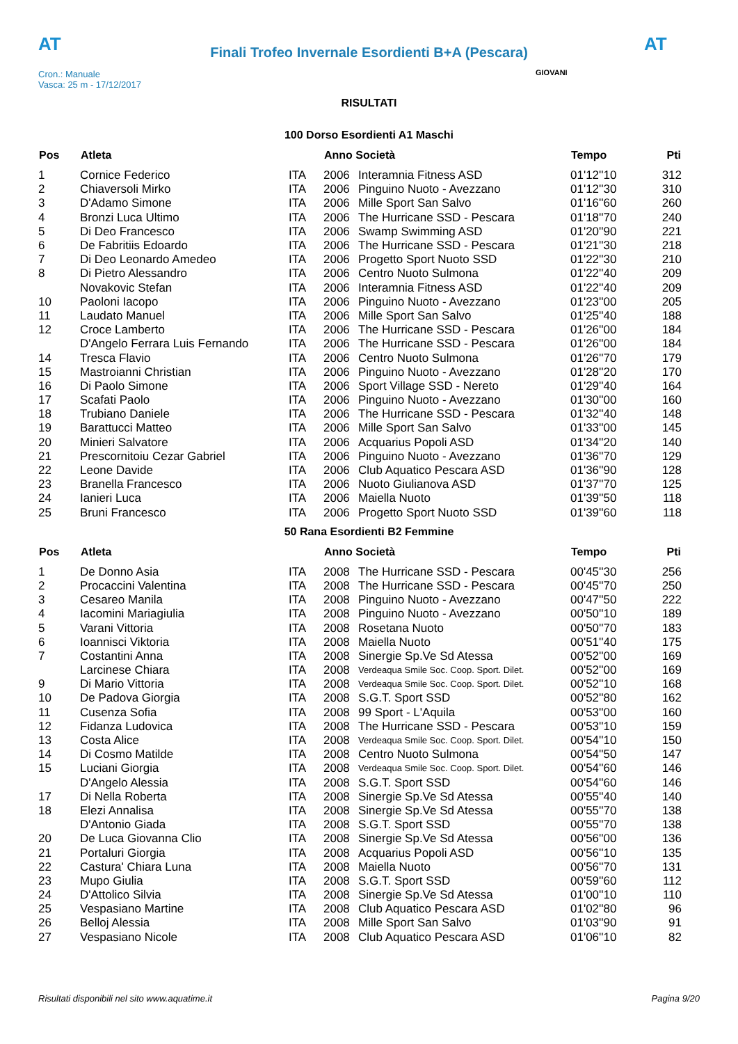AT
Finali Trofeo Invernale Esordienti B+A (Pescara)
AT
Cron.: Manuale
Vasca: 25 m - 17/12/2017
GIOVANI
RISULTATI
100 Dorso Esordienti A1 Maschi
| Pos | Atleta | | Anno Società | | Tempo | Pti |
| --- | --- | --- | --- | --- | --- | --- |
| 1 | Cornice Federico | ITA | 2006 | Interamnia Fitness ASD | 01'12''10 | 312 |
| 2 | Chiaversoli Mirko | ITA | 2006 | Pinguino Nuoto - Avezzano | 01'12''30 | 310 |
| 3 | D'Adamo Simone | ITA | 2006 | Mille Sport San Salvo | 01'16''60 | 260 |
| 4 | Bronzi Luca Ultimo | ITA | 2006 | The Hurricane SSD - Pescara | 01'18''70 | 240 |
| 5 | Di Deo Francesco | ITA | 2006 | Swamp Swimming ASD | 01'20''90 | 221 |
| 6 | De Fabritiis Edoardo | ITA | 2006 | The Hurricane SSD - Pescara | 01'21''30 | 218 |
| 7 | Di Deo Leonardo Amedeo | ITA | 2006 | Progetto Sport Nuoto SSD | 01'22''30 | 210 |
| 8 | Di Pietro Alessandro | ITA | 2006 | Centro Nuoto Sulmona | 01'22''40 | 209 |
| | Novakovic Stefan | ITA | 2006 | Interamnia Fitness ASD | 01'22''40 | 209 |
| 10 | Paoloni Iacopo | ITA | 2006 | Pinguino Nuoto - Avezzano | 01'23''00 | 205 |
| 11 | Laudato Manuel | ITA | 2006 | Mille Sport San Salvo | 01'25''40 | 188 |
| 12 | Croce Lamberto | ITA | 2006 | The Hurricane SSD - Pescara | 01'26''00 | 184 |
| | D'Angelo Ferrara Luis Fernando | ITA | 2006 | The Hurricane SSD - Pescara | 01'26''00 | 184 |
| 14 | Tresca Flavio | ITA | 2006 | Centro Nuoto Sulmona | 01'26''70 | 179 |
| 15 | Mastroianni Christian | ITA | 2006 | Pinguino Nuoto - Avezzano | 01'28''20 | 170 |
| 16 | Di Paolo Simone | ITA | 2006 | Sport Village SSD - Nereto | 01'29''40 | 164 |
| 17 | Scafati Paolo | ITA | 2006 | Pinguino Nuoto - Avezzano | 01'30''00 | 160 |
| 18 | Trubiano Daniele | ITA | 2006 | The Hurricane SSD - Pescara | 01'32''40 | 148 |
| 19 | Barattucci Matteo | ITA | 2006 | Mille Sport San Salvo | 01'33''00 | 145 |
| 20 | Minieri Salvatore | ITA | 2006 | Acquarius Popoli ASD | 01'34''20 | 140 |
| 21 | Prescornitoiu Cezar Gabriel | ITA | 2006 | Pinguino Nuoto - Avezzano | 01'36''70 | 129 |
| 22 | Leone Davide | ITA | 2006 | Club Aquatico Pescara ASD | 01'36''90 | 128 |
| 23 | Branella Francesco | ITA | 2006 | Nuoto Giulianova ASD | 01'37''70 | 125 |
| 24 | Ianieri Luca | ITA | 2006 | Maiella Nuoto | 01'39''50 | 118 |
| 25 | Bruni Francesco | ITA | 2006 | Progetto Sport Nuoto SSD | 01'39''60 | 118 |
50 Rana Esordienti B2 Femmine
| Pos | Atleta | | Anno Società | | Tempo | Pti |
| --- | --- | --- | --- | --- | --- | --- |
| 1 | De Donno Asia | ITA | 2008 | The Hurricane SSD - Pescara | 00'45''30 | 256 |
| 2 | Procaccini Valentina | ITA | 2008 | The Hurricane SSD - Pescara | 00'45''70 | 250 |
| 3 | Cesareo Manila | ITA | 2008 | Pinguino Nuoto - Avezzano | 00'47''50 | 222 |
| 4 | Iacomini Mariagiulia | ITA | 2008 | Pinguino Nuoto - Avezzano | 00'50''10 | 189 |
| 5 | Varani Vittoria | ITA | 2008 | Rosetana Nuoto | 00'50''70 | 183 |
| 6 | Ioannisci Viktoria | ITA | 2008 | Maiella Nuoto | 00'51''40 | 175 |
| 7 | Costantini Anna | ITA | 2008 | Sinergie Sp.Ve Sd Atessa | 00'52''00 | 169 |
| | Larcinese Chiara | ITA | 2008 | Verdeaqua Smile Soc. Coop. Sport. Dilet. | 00'52''00 | 169 |
| 9 | Di Mario Vittoria | ITA | 2008 | Verdeaqua Smile Soc. Coop. Sport. Dilet. | 00'52''10 | 168 |
| 10 | De Padova Giorgia | ITA | 2008 | S.G.T. Sport SSD | 00'52''80 | 162 |
| 11 | Cusenza Sofia | ITA | 2008 | 99 Sport - L'Aquila | 00'53''00 | 160 |
| 12 | Fidanza Ludovica | ITA | 2008 | The Hurricane SSD - Pescara | 00'53''10 | 159 |
| 13 | Costa Alice | ITA | 2008 | Verdeaqua Smile Soc. Coop. Sport. Dilet. | 00'54''10 | 150 |
| 14 | Di Cosmo Matilde | ITA | 2008 | Centro Nuoto Sulmona | 00'54''50 | 147 |
| 15 | Luciani Giorgia | ITA | 2008 | Verdeaqua Smile Soc. Coop. Sport. Dilet. | 00'54''60 | 146 |
| | D'Angelo Alessia | ITA | 2008 | S.G.T. Sport SSD | 00'54''60 | 146 |
| 17 | Di Nella Roberta | ITA | 2008 | Sinergie Sp.Ve Sd Atessa | 00'55''40 | 140 |
| 18 | Elezi Annalisa | ITA | 2008 | Sinergie Sp.Ve Sd Atessa | 00'55''70 | 138 |
| | D'Antonio Giada | ITA | 2008 | S.G.T. Sport SSD | 00'55''70 | 138 |
| 20 | De Luca Giovanna Clio | ITA | 2008 | Sinergie Sp.Ve Sd Atessa | 00'56''00 | 136 |
| 21 | Portaluri Giorgia | ITA | 2008 | Acquarius Popoli ASD | 00'56''10 | 135 |
| 22 | Castura' Chiara Luna | ITA | 2008 | Maiella Nuoto | 00'56''70 | 131 |
| 23 | Mupo Giulia | ITA | 2008 | S.G.T. Sport SSD | 00'59''60 | 112 |
| 24 | D'Attolico Silvia | ITA | 2008 | Sinergie Sp.Ve Sd Atessa | 01'00''10 | 110 |
| 25 | Vespasiano Martine | ITA | 2008 | Club Aquatico Pescara ASD | 01'02''80 | 96 |
| 26 | Belloj Alessia | ITA | 2008 | Mille Sport San Salvo | 01'03''90 | 91 |
| 27 | Vespasiano Nicole | ITA | 2008 | Club Aquatico Pescara ASD | 01'06''10 | 82 |
Risultati disponibili nel sito www.aquatime.it Pagina 9/20